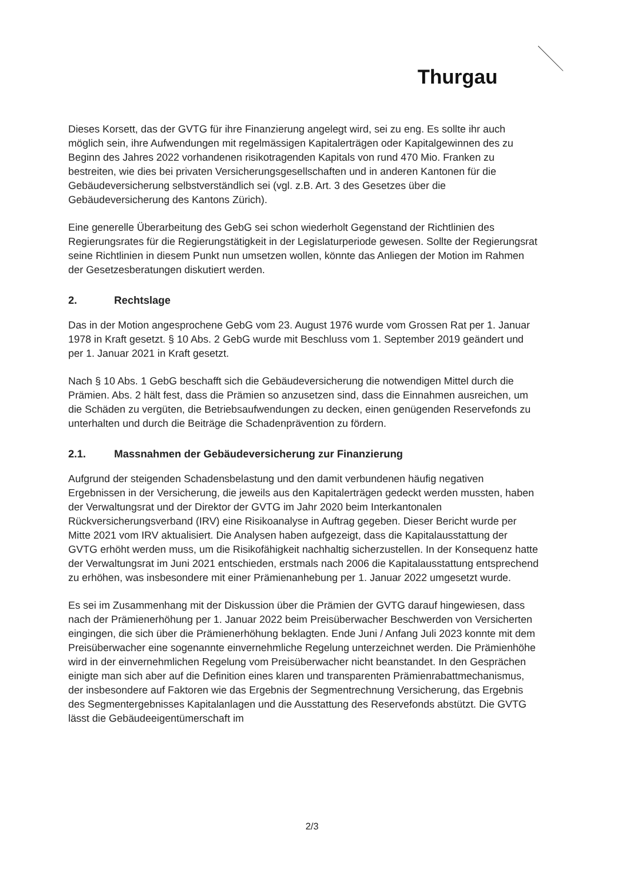Thurgau
Dieses Korsett, das der GVTG für ihre Finanzierung angelegt wird, sei zu eng. Es sollte ihr auch möglich sein, ihre Aufwendungen mit regelmässigen Kapitalerträgen oder Kapitalgewinnen des zu Beginn des Jahres 2022 vorhandenen risikotragenden Kapitals von rund 470 Mio. Franken zu bestreiten, wie dies bei privaten Versicherungsgesellschaften und in anderen Kantonen für die Gebäudeversicherung selbstverständlich sei (vgl. z.B. Art. 3 des Gesetzes über die Gebäudeversicherung des Kantons Zürich).
Eine generelle Überarbeitung des GebG sei schon wiederholt Gegenstand der Richtlinien des Regierungsrates für die Regierungstätigkeit in der Legislaturperiode gewesen. Sollte der Regierungsrat seine Richtlinien in diesem Punkt nun umsetzen wollen, könnte das Anliegen der Motion im Rahmen der Gesetzesberatungen diskutiert werden.
2. Rechtslage
Das in der Motion angesprochene GebG vom 23. August 1976 wurde vom Grossen Rat per 1. Januar 1978 in Kraft gesetzt. § 10 Abs. 2 GebG wurde mit Beschluss vom 1. September 2019 geändert und per 1. Januar 2021 in Kraft gesetzt.
Nach § 10 Abs. 1 GebG beschafft sich die Gebäudeversicherung die notwendigen Mittel durch die Prämien. Abs. 2 hält fest, dass die Prämien so anzusetzen sind, dass die Einnahmen ausreichen, um die Schäden zu vergüten, die Betriebsaufwendungen zu decken, einen genügenden Reservefonds zu unterhalten und durch die Beiträge die Schadenprävention zu fördern.
2.1. Massnahmen der Gebäudeversicherung zur Finanzierung
Aufgrund der steigenden Schadensbelastung und den damit verbundenen häufig negativen Ergebnissen in der Versicherung, die jeweils aus den Kapitalerträgen gedeckt werden mussten, haben der Verwaltungsrat und der Direktor der GVTG im Jahr 2020 beim Interkantonalen Rückversicherungsverband (IRV) eine Risikoanalyse in Auftrag gegeben. Dieser Bericht wurde per Mitte 2021 vom IRV aktualisiert. Die Analysen haben aufgezeigt, dass die Kapitalausstattung der GVTG erhöht werden muss, um die Risikofähigkeit nachhaltig sicherzustellen. In der Konsequenz hatte der Verwaltungsrat im Juni 2021 entschieden, erstmals nach 2006 die Kapitalausstattung entsprechend zu erhöhen, was insbesondere mit einer Prämienanhebung per 1. Januar 2022 umgesetzt wurde.
Es sei im Zusammenhang mit der Diskussion über die Prämien der GVTG darauf hingewiesen, dass nach der Prämienerhöhung per 1. Januar 2022 beim Preisüberwacher Beschwerden von Versicherten eingingen, die sich über die Prämienerhöhung beklagten. Ende Juni / Anfang Juli 2023 konnte mit dem Preisüberwacher eine sogenannte einvernehmliche Regelung unterzeichnet werden. Die Prämienhöhe wird in der einvernehmlichen Regelung vom Preisüberwacher nicht beanstandet. In den Gesprächen einigte man sich aber auf die Definition eines klaren und transparenten Prämienrabattmechanismus, der insbesondere auf Faktoren wie das Ergebnis der Segmentrechnung Versicherung, das Ergebnis des Segmentergebnisses Kapitalanlagen und die Ausstattung des Reservefonds abstützt. Die GVTG lässt die Gebäudeeigentümerschaft im
2/3